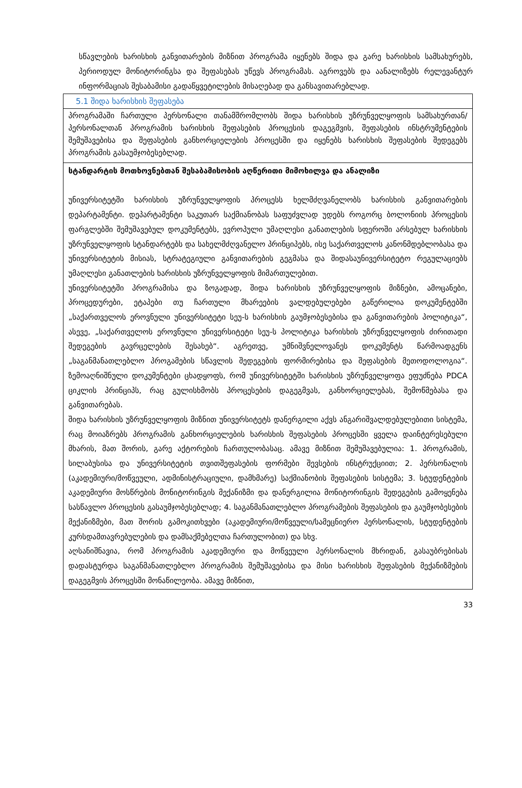სწავლების ხარისხის განვითარების მიზნით პროგრამა იყენებს შიდა და გარე ხარისხის სამსახურებს, პერიოდულ მონიტორინგსა და შეფასებას უწევს პროგრამას. აგროვებს და აანალიზებს რელევანტურ ინფორმაციას შესაბამისი გადაწყვეტილების მისაღებად და განსავითარებლად.
| 5.1 შიდა ხარისხის შეფასება |
| პროგრამაში ჩართული პერსონალი თანამშრომლობს შიდა ხარისხის უზრუნველყოფის სამსახურთან/პერსონალთან პროგრამის ხარისხის შეფასების პროცესის დაგეგმვის, შეფასების ინსტრუმენტების შემუშავებისა და შეფასების განხორციელების პროცესში და იყენებს ხარისხის შეფასების შედეგებს პროგრამის გასაუმჯობესებლად. |
| სტანდარტის მოთხოვნებთან შესაბამისობის აღწერითი მიმოხილვა და ანალიზი უნივერსიტეტში ხარისხის უზრუნველყოფის პროცესს ხელმძღვანელობს ხარისხის განვითარების დეპარტამენტი. დეპარტამენტი საკუთარ საქმიანობას საფუძვლად უდებს როგორც ბოლონიის პროცესის ფარგლებში შემუშავებულ დოკუმენტებს, ევროპული უმაღლესი განათლების სფეროში არსებულ ხარისხის უზრუნველყოფის სტანდარტებს და სახელმძღვანელო პრინციპებს, ისე საქართველოს კანონმდებლობასა და უნივერსიტეტის მისიას, სტრატეგიული განვითარების გეგმასა და შიდასაუნივერსიტეტო რეგულაციებს უმაღლესი განათლების ხარისხის უზრუნველყოფის მიმართულებით. უნივერსიტეტში პროგრამისა და ზოგადად, შიდა ხარისხის უზრუნველყოფის მიზნები, ამოცანები, პროცედურები, ეტაპები თუ ჩართული მხარეების ვალდებულებები გაწერილია დოკუმენტებში „საქართველოს ეროვნული უნივერსიტეტი სეუ-ს ხარისხის გაუმჯობესებისა და განვითარების პოლიტიკა“, ასევე, „საქართველოს ეროვნული უნივერსიტეტი სეუ-ს პოლიტიკა ხარისხის უზრუნველყოფის ძირითადი შედეგების გავრცელების შესახებ“. აგრეთვე, უმნიშვნელოვანეს დოკუმენტს წარმოადგენს „საგანმანათლებლო პროგამების სწავლის შედეგების ფორმირებისა და შეფასების მეთოდოლოგია“. ზემოაღნიშნული დოკუმენტები ცხადყოფს, რომ უნივერსიტეტში ხარისხის უზრუნველყოფა ეფუძნება PDCA ციკლის პრინციპს, რაც გულისხმობს პროცესების დაგეგმვას, განხორციელებას, შემოწმებასა და განვითარებას. შიდა ხარისხის უზრუნველყოფის მიზნით უნივერსიტეტს დანერგილი აქვს ანგარიშვალდებულებითი სისტემა, რაც მოიაზრებს პროგრამის განხორციელების ხარისხის შეფასების პროცესში ყველა დაინტერესებული მხარის, მათ შორის, გარე აქტორების ჩართულობასაც. ამავე მიზნით შემუშავებულია: 1. პროგრამის, სილაბუსისა და უნივერსიტეტის თვითშეფასების ფორმები შევსების ინსტრუქციით; 2. პერსონალის (აკადემიური/მოწვეული, ადმინისტრაციული, დამხმარე) საქმიანობის შეფასების სისტემა; 3. სტუდენტების აკადემიური მოსწრების მონიტორინგის მექანიზმი და დანერგილია მონიტორინგის შედეგების გამოყენება სასწავლო პროცესის გასაუმჯობესებლად; 4. საგანმანათლებლო პროგრამების შეფასების და გაუმჯობესების მექანიზმები, მათ შორის გამოკითხვები (აკადემიური/მოწვეული/სამეცნიერო პერსონალის, სტუდენტების კურსდამთავრებულების და დამსაქმებელთა ჩართულობით) და სხვ. აღსანიშნავია, რომ პროგრამის აკადემიური და მოწვეული პერსონალის მხრიდან, გასაუბრებისას დადასტურდა საგანმანათლებლო პროგრამის შემუშავებისა და მისი ხარისხის შეფასების მექანიზმების დაგეგმვის პროცესში მონაწილეობა. ამავე მიზნით, |
33